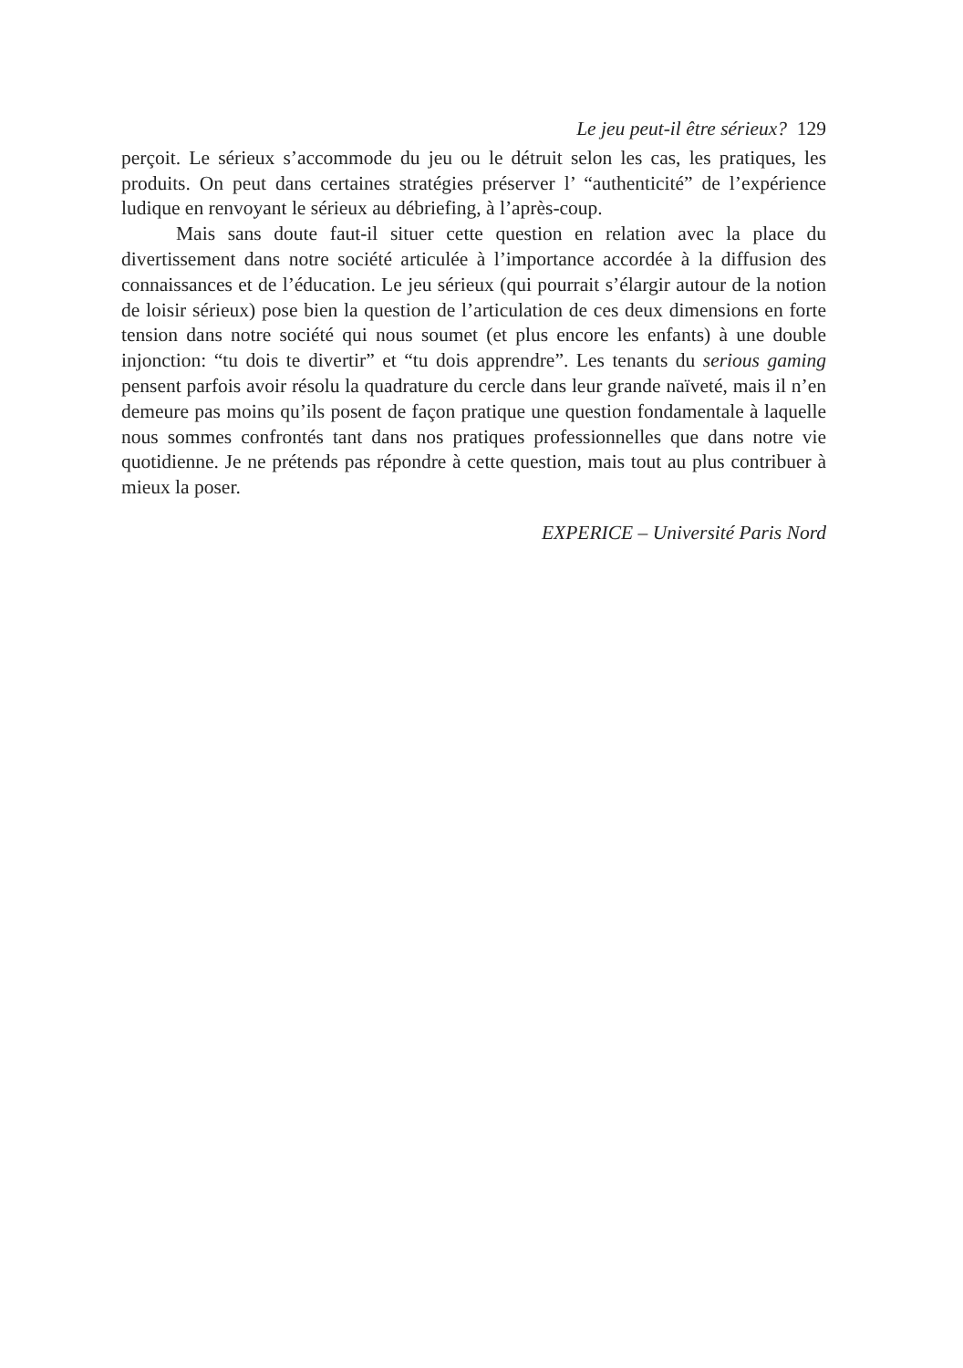Le jeu peut-il être sérieux? 129
perçoit. Le sérieux s’accommode du jeu ou le détruit selon les cas, les pratiques, les produits. On peut dans certaines stratégies préserver l’ “authenticité” de l’expérience ludique en renvoyant le sérieux au débriefing, à l’après-coup.
Mais sans doute faut-il situer cette question en relation avec la place du divertissement dans notre société articulée à l’importance accordée à la diffusion des connaissances et de l’éducation. Le jeu sérieux (qui pourrait s’élargir autour de la notion de loisir sérieux) pose bien la question de l’articulation de ces deux dimensions en forte tension dans notre société qui nous soumet (et plus encore les enfants) à une double injonction: “tu dois te divertir” et “tu dois apprendre”. Les tenants du serious gaming pensent parfois avoir résolu la quadrature du cercle dans leur grande naïveté, mais il n’en demeure pas moins qu’ils posent de façon pratique une question fondamentale à laquelle nous sommes confrontés tant dans nos pratiques professionnelles que dans notre vie quotidienne. Je ne prétends pas répondre à cette question, mais tout au plus contribuer à mieux la poser.
EXPERICE – Université Paris Nord